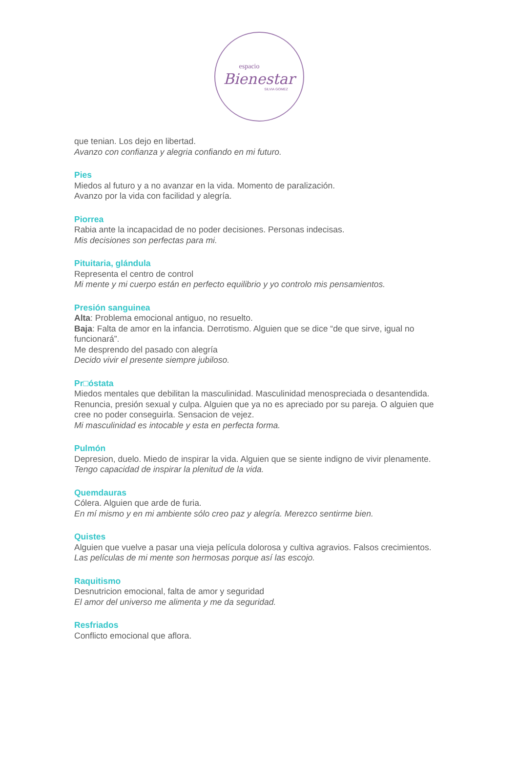espacio
Bienestar
SILVIA GOMEZ
que tenian. Los dejo en libertad.
Avanzo con confianza y alegria confiando en mi futuro.
Pies
Miedos al futuro y a no avanzar en la vida. Momento de paralización.
Avanzo por la vida con facilidad y alegría.
Piorrea
Rabia ante la incapacidad de no poder decisiones. Personas indecisas.
Mis decisiones son perfectas para mi.
Pituitaria, glándula
Representa el centro de control
Mi mente y mi cuerpo están en perfecto equilibrio y yo controlo mis pensamientos.
Presión sanguinea
Alta: Problema emocional antiguo, no resuelto.
Baja: Falta de amor en la infancia. Derrotismo. Alguien que se dice “de que sirve, igual no funcionará”.
Me desprendo del pasado con alegría
Decido vivir el presente siempre jubiloso.
Pr□óstata
Miedos mentales que debilitan la masculinidad. Masculinidad menospreciada o desantendida. Renuncia, presión sexual y culpa. Alguien que ya no es apreciado por su pareja. O alguien que cree no poder conseguirla. Sensacion de vejez.
Mi masculinidad es intocable y esta en perfecta forma.
Pulmón
Depresion, duelo. Miedo de inspirar la vida. Alguien que se siente indigno de vivir plenamente.
Tengo capacidad de inspirar la plenitud de la vida.
Quemdauras
Cólera. Alguien que arde de furia.
En mí mismo y en mi ambiente sólo creo paz y alegría. Merezco sentirme bien.
Quistes
Alguien que vuelve a pasar una vieja película dolorosa y cultiva agravios. Falsos crecimientos.
Las películas de mi mente son hermosas porque así las escojo.
Raquitismo
Desnutricion emocional, falta de amor y seguridad
El amor del universo me alimenta y me da seguridad.
Resfriados
Conflicto emocional que aflora.